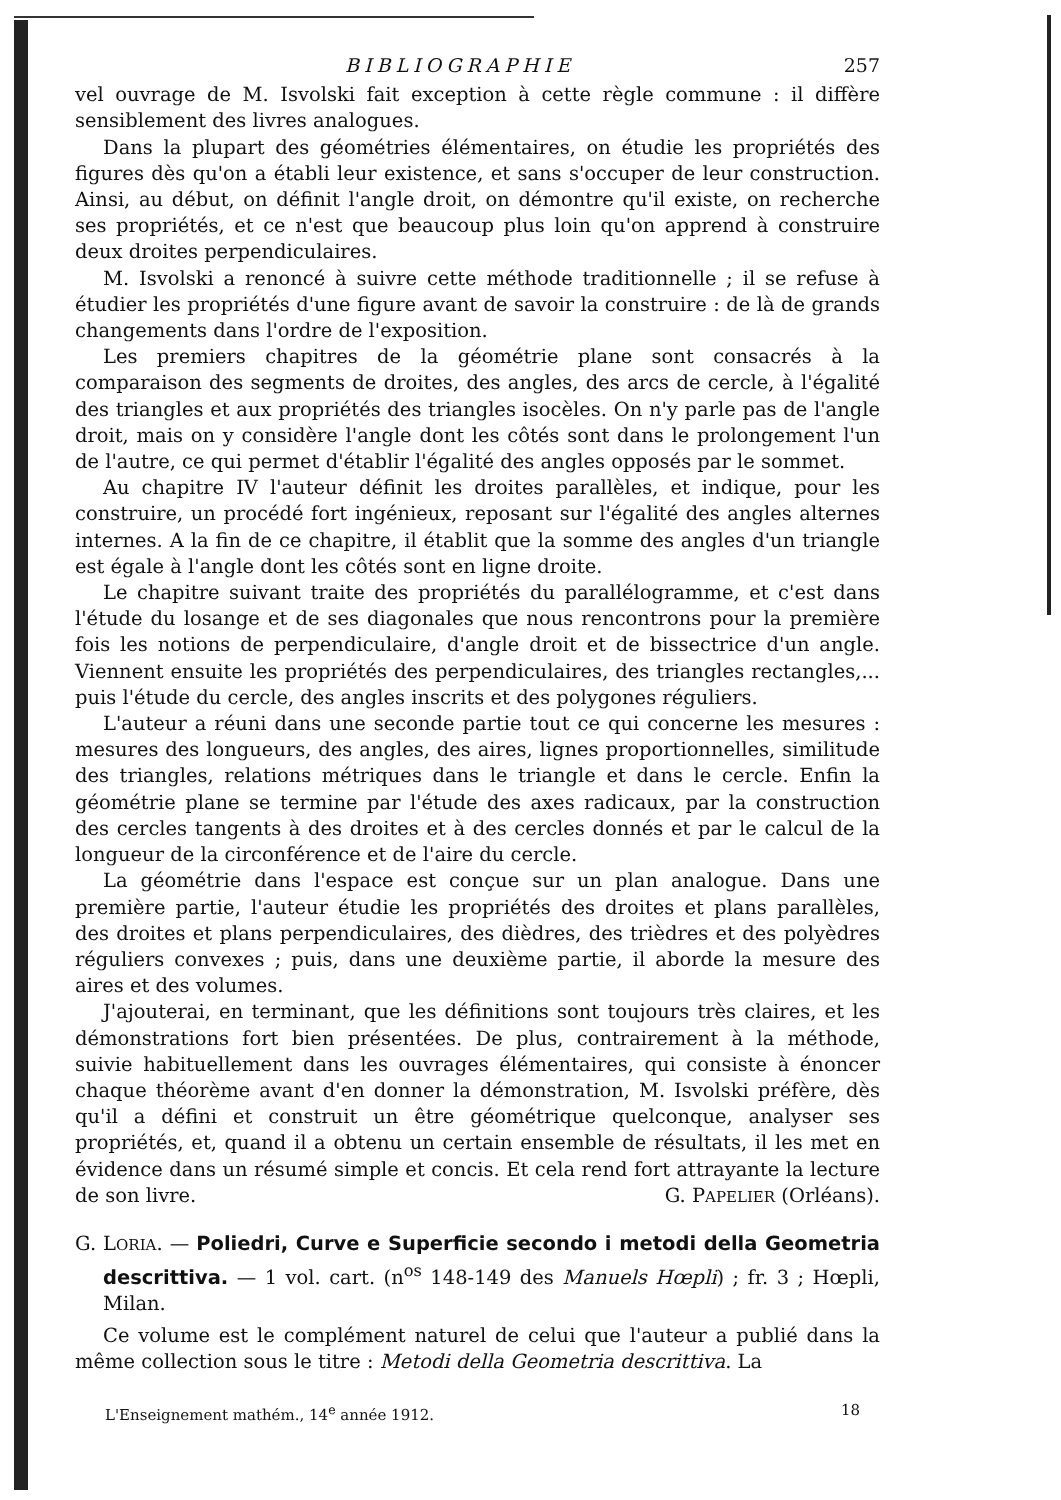BIBLIOGRAPHIE 257
vel ouvrage de M. Isvolski fait exception à cette règle commune : il diffère sensiblement des livres analogues.
Dans la plupart des géométries élémentaires, on étudie les propriétés des figures dès qu'on a établi leur existence, et sans s'occuper de leur construction. Ainsi, au début, on définit l'angle droit, on démontre qu'il existe, on recherche ses propriétés, et ce n'est que beaucoup plus loin qu'on apprend à construire deux droites perpendiculaires.
M. Isvolski a renoncé à suivre cette méthode traditionnelle ; il se refuse à étudier les propriétés d'une figure avant de savoir la construire : de là de grands changements dans l'ordre de l'exposition.
Les premiers chapitres de la géométrie plane sont consacrés à la comparaison des segments de droites, des angles, des arcs de cercle, à l'égalité des triangles et aux propriétés des triangles isocèles. On n'y parle pas de l'angle droit, mais on y considère l'angle dont les côtés sont dans le prolongement l'un de l'autre, ce qui permet d'établir l'égalité des angles opposés par le sommet.
Au chapitre IV l'auteur définit les droites parallèles, et indique, pour les construire, un procédé fort ingénieux, reposant sur l'égalité des angles alternes internes. A la fin de ce chapitre, il établit que la somme des angles d'un triangle est égale à l'angle dont les côtés sont en ligne droite.
Le chapitre suivant traite des propriétés du parallélogramme, et c'est dans l'étude du losange et de ses diagonales que nous rencontrons pour la première fois les notions de perpendiculaire, d'angle droit et de bissectrice d'un angle. Viennent ensuite les propriétés des perpendiculaires, des triangles rectangles,... puis l'étude du cercle, des angles inscrits et des polygones réguliers.
L'auteur a réuni dans une seconde partie tout ce qui concerne les mesures : mesures des longueurs, des angles, des aires, lignes proportionnelles, similitude des triangles, relations métriques dans le triangle et dans le cercle. Enfin la géométrie plane se termine par l'étude des axes radicaux, par la construction des cercles tangents à des droites et à des cercles donnés et par le calcul de la longueur de la circonférence et de l'aire du cercle.
La géométrie dans l'espace est conçue sur un plan analogue. Dans une première partie, l'auteur étudie les propriétés des droites et plans parallèles, des droites et plans perpendiculaires, des dièdres, des trièdres et des polyèdres réguliers convexes ; puis, dans une deuxième partie, il aborde la mesure des aires et des volumes.
J'ajouterai, en terminant, que les définitions sont toujours très claires, et les démonstrations fort bien présentées. De plus, contrairement à la méthode, suivie habituellement dans les ouvrages élémentaires, qui consiste à énoncer chaque théorème avant d'en donner la démonstration, M. Isvolski préfère, dès qu'il a défini et construit un être géométrique quelconque, analyser ses propriétés, et, quand il a obtenu un certain ensemble de résultats, il les met en évidence dans un résumé simple et concis. Et cela rend fort attrayante la lecture de son livre. G. PAPELIER (Orléans).
G. LORIA. — Poliedri, Curve e Superficie secondo i metodi della Geometria descrittiva. — 1 vol. cart. (n<sup>os</sup> 148-149 des Manuels Hœpli) ; fr. 3 ; Hœpli, Milan.
Ce volume est le complément naturel de celui que l'auteur a publié dans la même collection sous le titre : Metodi della Geometria descrittiva. La
L'Enseignement mathém., 14<sup>e</sup> année 1912. 18